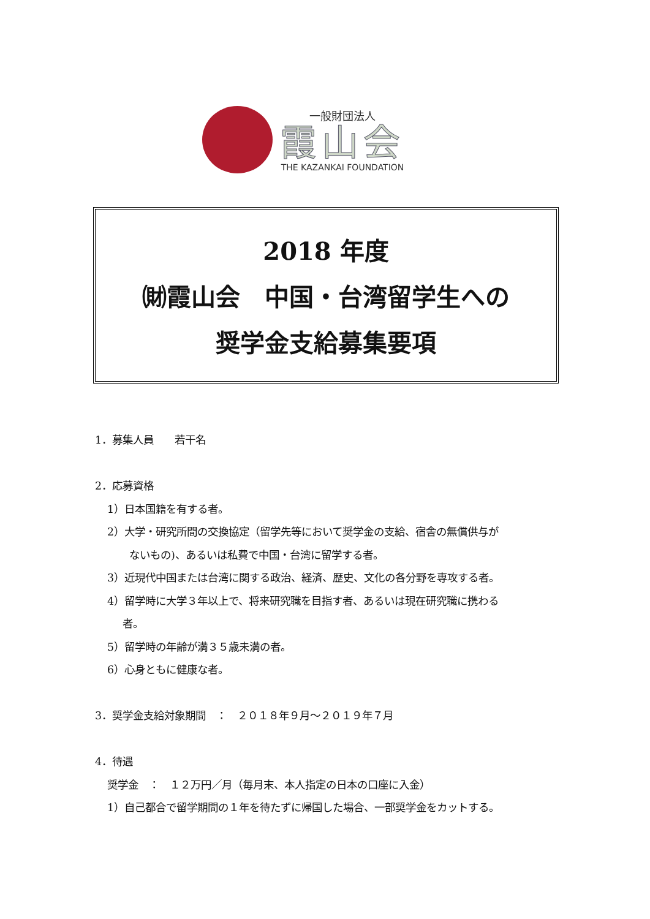一般財団法人
霞山会
THE KAZANKAI FOUNDATION
2018 年度
㈶霞山会　中国・台湾留学生への
奨学金支給募集要項
1．募集人員　　若干名
2．応募資格
1）日本国籍を有する者。
2）大学・研究所間の交換協定（留学先等において奨学金の支給、宿舎の無償供与が
ないもの)、あるいは私費で中国・台湾に留学する者。
3）近現代中国または台湾に関する政治、経済、歴史、文化の各分野を専攻する者。
4）留学時に大学３年以上で、将来研究職を目指す者、あるいは現在研究職に携わる
者。
5）留学時の年齢が満３５歳未満の者。
6）心身ともに健康な者。
3．奨学金支給対象期間　：　２０１８年９月～２０１９年７月
4．待遇
奨学金　：　１２万円／月（毎月末、本人指定の日本の口座に入金）
1）自己都合で留学期間の１年を待たずに帰国した場合、一部奨学金をカットする。